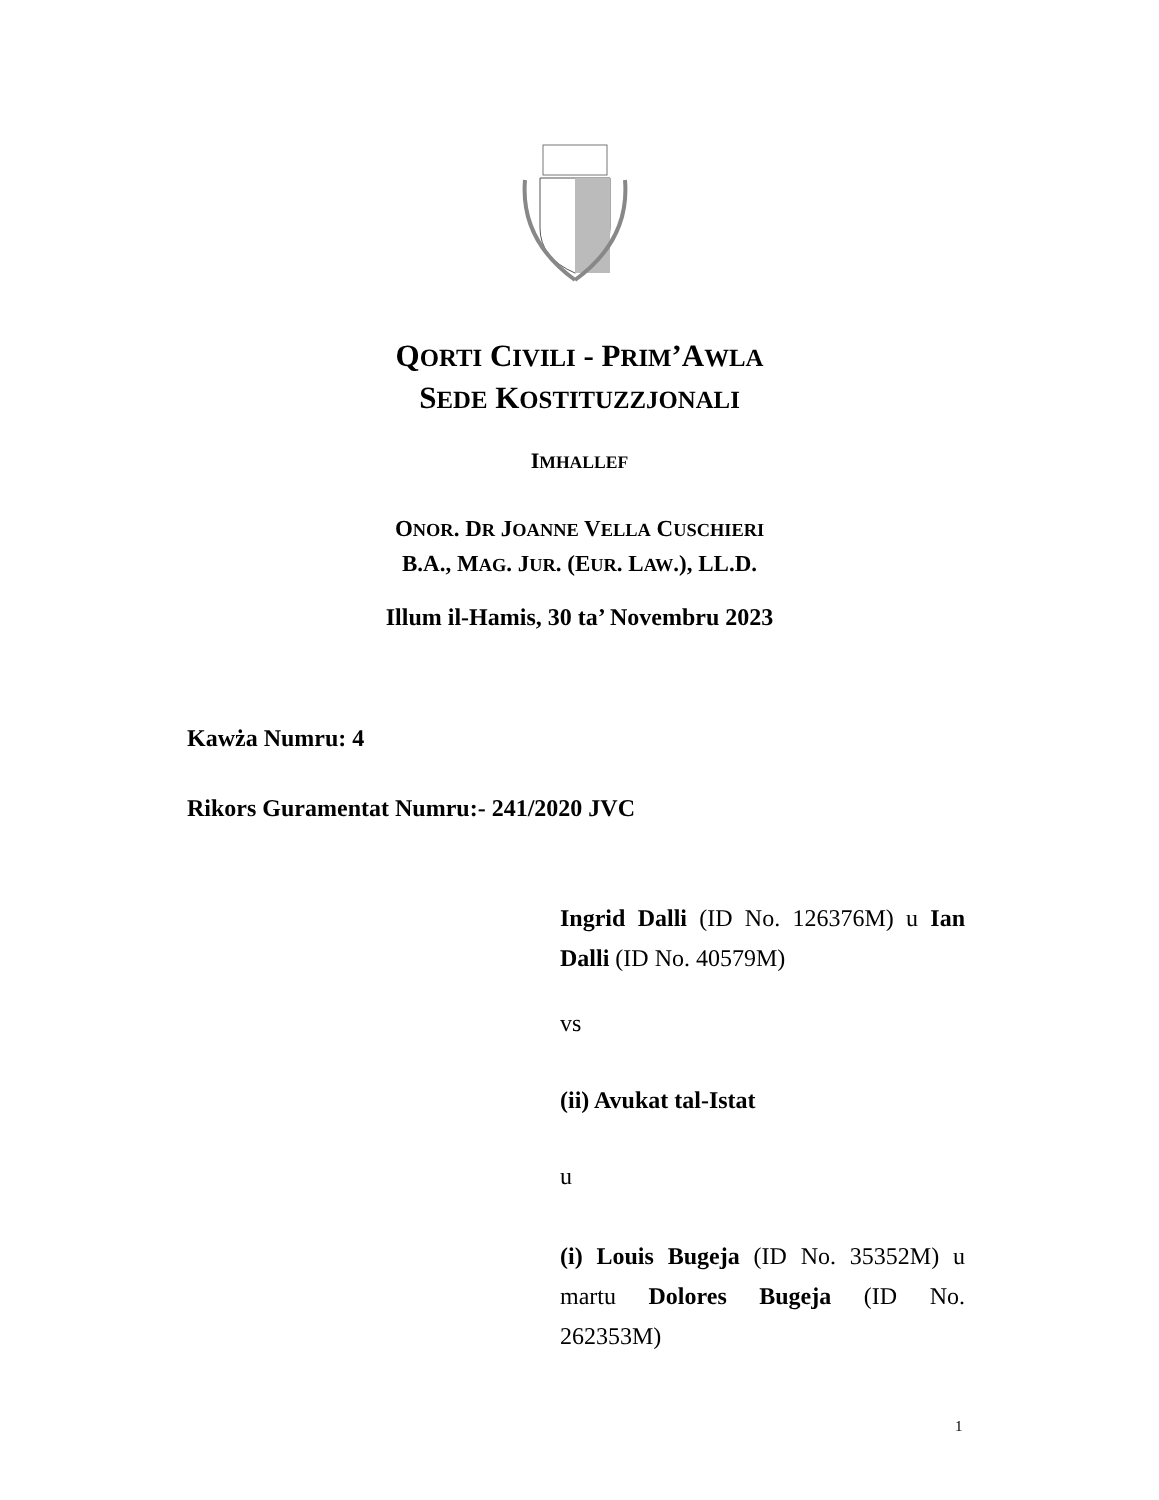QORTI CIVILI - PRIM’AWLA
SEDE KOSTITUZZJONALI
IMHALLEF
ONOR. DR JOANNE VELLA CUSCHIERI
B.A., MAG. JUR. (EUR. LAW.), LL.D.
Illum il-Hamis, 30 ta’ Novembru 2023
Kawża Numru: 4
Rikors Guramentat Numru:- 241/2020 JVC
Ingrid Dalli (ID No. 126376M) u Ian Dalli (ID No. 40579M)
vs
(ii) Avukat tal-Istat
u
(i) Louis Bugeja (ID No. 35352M) u martu Dolores Bugeja (ID No. 262353M)
1